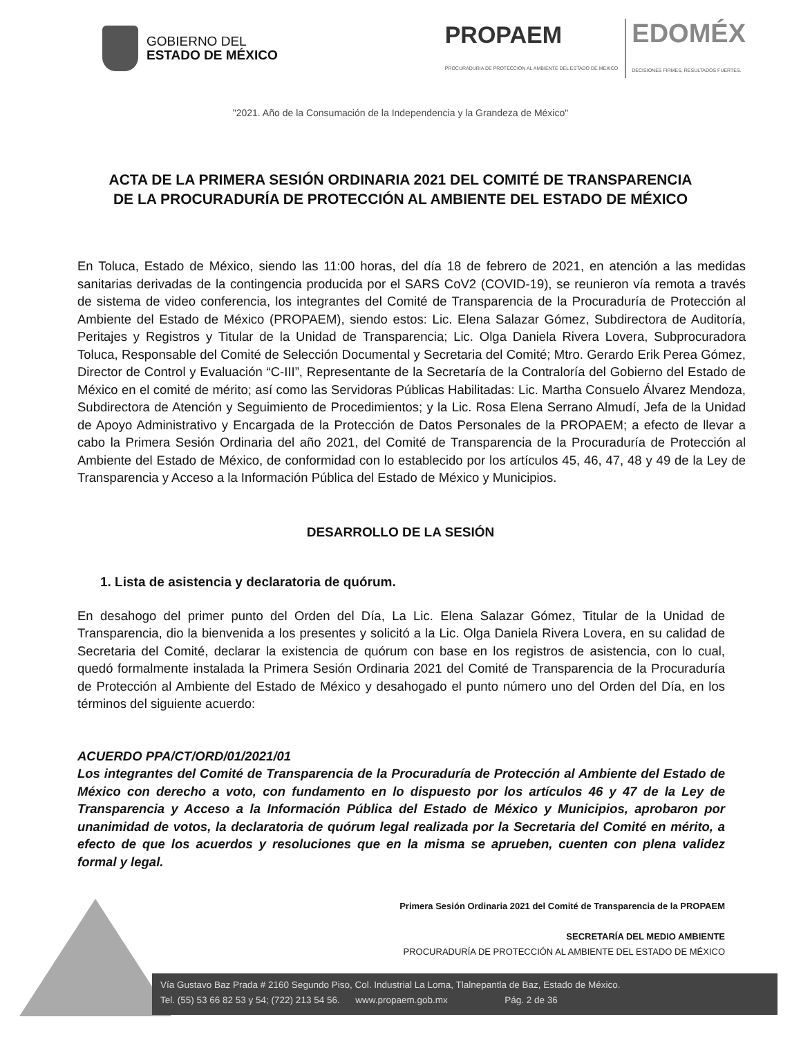GOBIERNO DEL
ESTADO DE MÉXICO
PROPAEM
PROCURADURÍA DE PROTECCIÓN AL AMBIENTE DEL ESTADO DE MÉXICO
EDOMÉX
DECISIONES FIRMES, RESULTADOS FUERTES.
"2021. Año de la Consumación de la Independencia y la Grandeza de México"
ACTA DE LA PRIMERA SESIÓN ORDINARIA 2021 DEL COMITÉ DE TRANSPARENCIA DE LA PROCURADURÍA DE PROTECCIÓN AL AMBIENTE DEL ESTADO DE MÉXICO
En Toluca, Estado de México, siendo las 11:00 horas, del día 18 de febrero de 2021, en atención a las medidas sanitarias derivadas de la contingencia producida por el SARS CoV2 (COVID-19), se reunieron vía remota a través de sistema de video conferencia, los integrantes del Comité de Transparencia de la Procuraduría de Protección al Ambiente del Estado de México (PROPAEM), siendo estos: Lic. Elena Salazar Gómez, Subdirectora de Auditoría, Peritajes y Registros y Titular de la Unidad de Transparencia; Lic. Olga Daniela Rivera Lovera, Subprocuradora Toluca, Responsable del Comité de Selección Documental y Secretaria del Comité; Mtro. Gerardo Erik Perea Gómez, Director de Control y Evaluación “C-III”, Representante de la Secretaría de la Contraloría del Gobierno del Estado de México en el comité de mérito; así como las Servidoras Públicas Habilitadas: Lic. Martha Consuelo Álvarez Mendoza, Subdirectora de Atención y Seguimiento de Procedimientos; y la Lic. Rosa Elena Serrano Almudí, Jefa de la Unidad de Apoyo Administrativo y Encargada de la Protección de Datos Personales de la PROPAEM; a efecto de llevar a cabo la Primera Sesión Ordinaria del año 2021, del Comité de Transparencia de la Procuraduría de Protección al Ambiente del Estado de México, de conformidad con lo establecido por los artículos 45, 46, 47, 48 y 49 de la Ley de Transparencia y Acceso a la Información Pública del Estado de México y Municipios.
DESARROLLO DE LA SESIÓN
1. Lista de asistencia y declaratoria de quórum.
En desahogo del primer punto del Orden del Día, La Lic. Elena Salazar Gómez, Titular de la Unidad de Transparencia, dio la bienvenida a los presentes y solicitó a la Lic. Olga Daniela Rivera Lovera, en su calidad de Secretaria del Comité, declarar la existencia de quórum con base en los registros de asistencia, con lo cual, quedó formalmente instalada la Primera Sesión Ordinaria 2021 del Comité de Transparencia de la Procuraduría de Protección al Ambiente del Estado de México y desahogado el punto número uno del Orden del Día, en los términos del siguiente acuerdo:
ACUERDO PPA/CT/ORD/01/2021/01
Los integrantes del Comité de Transparencia de la Procuraduría de Protección al Ambiente del Estado de México con derecho a voto, con fundamento en lo dispuesto por los artículos 46 y 47 de la Ley de Transparencia y Acceso a la Información Pública del Estado de México y Municipios, aprobaron por unanimidad de votos, la declaratoria de quórum legal realizada por la Secretaria del Comité en mérito, a efecto de que los acuerdos y resoluciones que en la misma se aprueben, cuenten con plena validez formal y legal.
Primera Sesión Ordinaria 2021 del Comité de Transparencia de la PROPAEM
SECRETARÍA DEL MEDIO AMBIENTE
PROCURADURÍA DE PROTECCIÓN AL AMBIENTE DEL ESTADO DE MÉXICO
Vía Gustavo Baz Prada # 2160 Segundo Piso, Col. Industrial La Loma, Tlalnepantla de Baz, Estado de México.
Tel. (55) 53 66 82 53 y 54; (722) 213 54 56. www.propaem.gob.mx Pág. 2 de 36